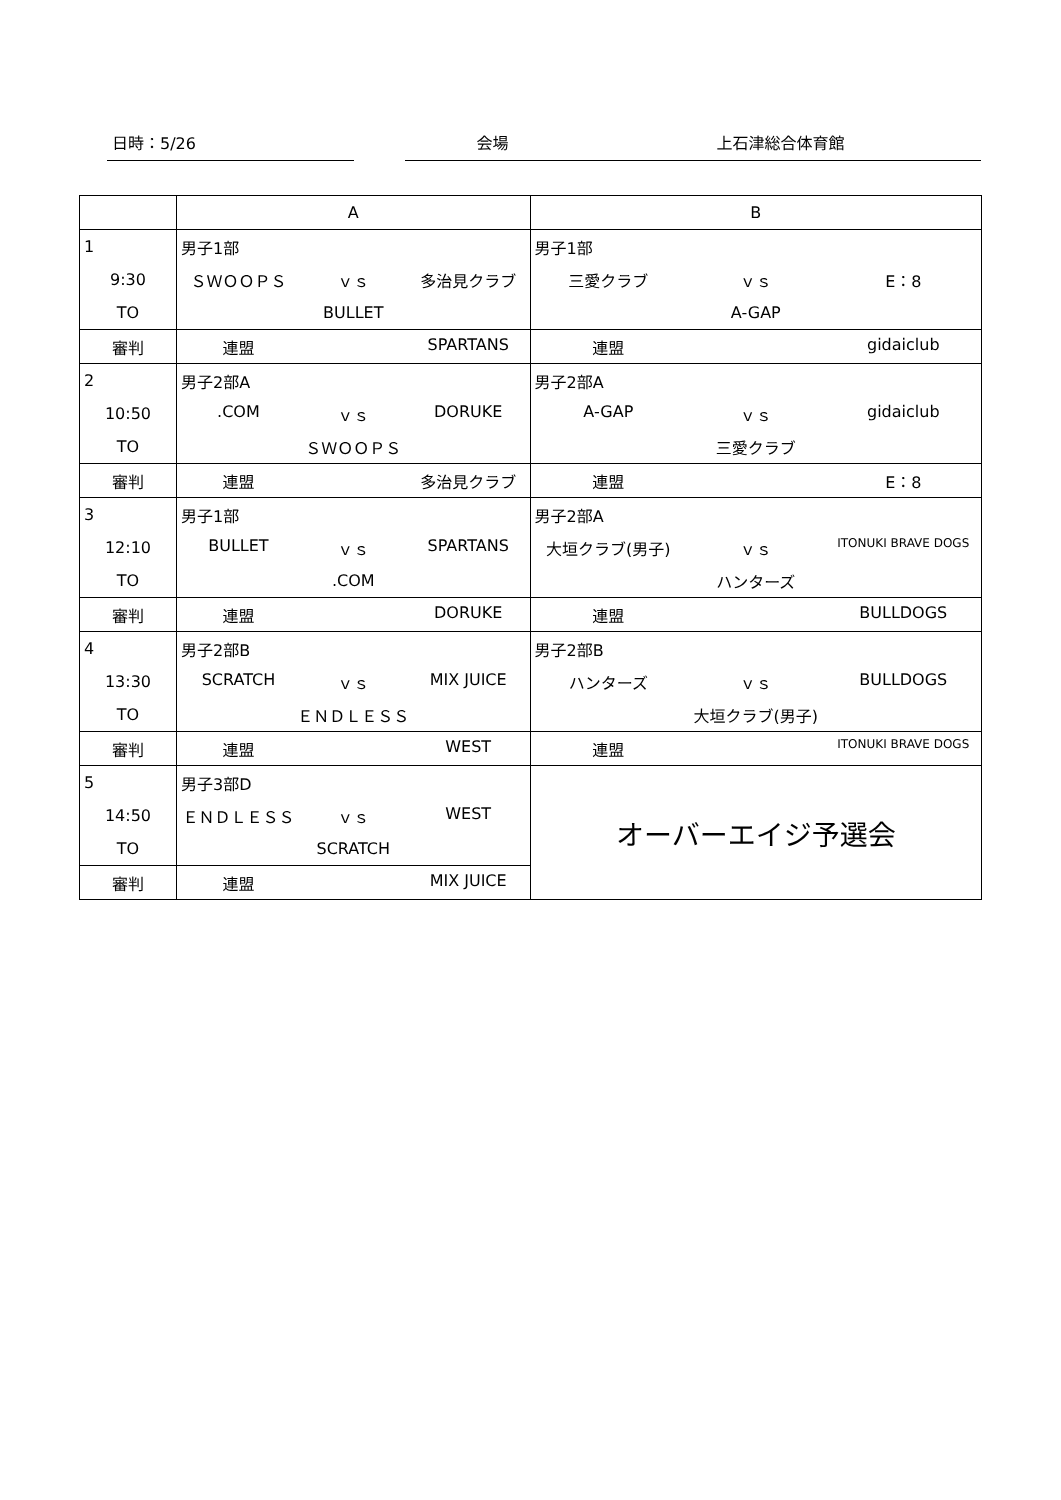日時：5/26 会場 上石津総合体育館
| | A | B |
| --- | --- | --- |
| 1 | 男子1部 | 男子1部 |
| 9:30 | ＳＷＯＯＰＳ ｖｓ 多治見クラブ | 三愛クラブ ｖｓ E：8 |
| TO | BULLET | A-GAP |
| 審判 | 連盟 SPARTANS | 連盟 gidaiclub |
| 2 | 男子2部A | 男子2部A |
| 10:50 | .COM ｖｓ DORUKE | A-GAP ｖｓ gidaiclub |
| TO | ＳＷＯＯＰＳ | 三愛クラブ |
| 審判 | 連盟 多治見クラブ | 連盟 E：8 |
| 3 | 男子1部 | 男子2部A |
| 12:10 | BULLET ｖｓ SPARTANS | 大垣クラブ(男子) ｖｓ ITONUKI BRAVE DOGS |
| TO | .COM | ハンターズ |
| 審判 | 連盟 DORUKE | 連盟 BULLDOGS |
| 4 | 男子2部B | 男子2部B |
| 13:30 | SCRATCH ｖｓ MIX JUICE | ハンターズ ｖｓ BULLDOGS |
| TO | ＥＮＤＬＥＳＳ | 大垣クラブ(男子) |
| 審判 | 連盟 WEST | 連盟 ITONUKI BRAVE DOGS |
| 5 | 男子3部D | オーバーエイジ予選会 |
| 14:50 | ＥＮＤＬＥＳＳ ｖｓ WEST | |
| TO | SCRATCH | |
| 審判 | 連盟 MIX JUICE | |